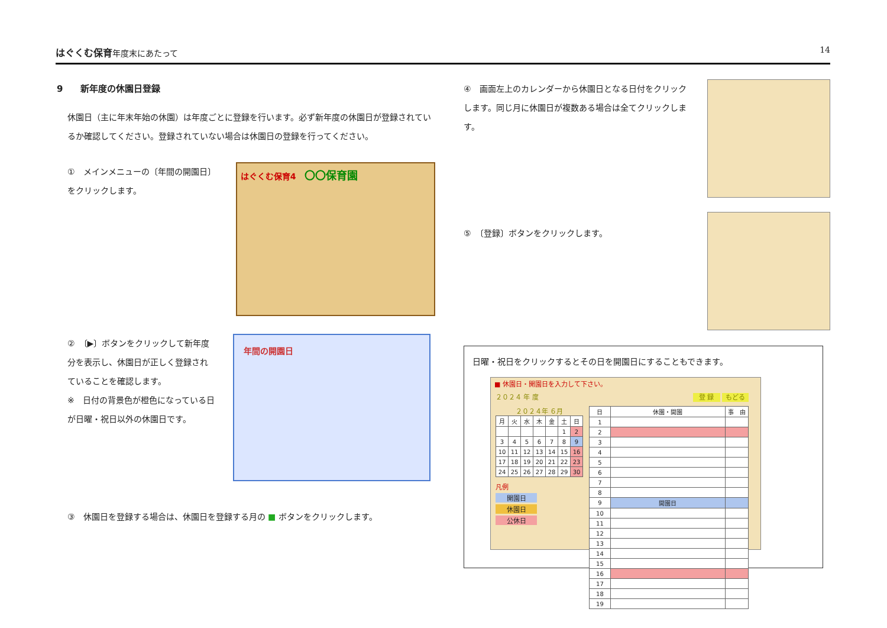はぐくむ保育年度末にあたって 14
9　　新年度の休園日登録
休園日（主に年末年始の休園）は年度ごとに登録を行います。必ず新年度の休園日が登録されているか確認してください。登録されていない場合は休園日の登録を行ってください。
①　メインメニューの〔年間の開園日〕をクリックします。
はぐくむ保育4　〇〇保育園
②　〔▶〕ボタンをクリックして新年度分を表示し、休園日が正しく登録されていることを確認します。
※　日付の背景色が橙色になっている日が日曜・祝日以外の休園日です。
年間の開園日
③　休園日を登録する場合は、休園日を登録する月の ■ ボタンをクリックします。
④　画面左上のカレンダーから休園日となる日付をクリックします。同じ月に休園日が複数ある場合は全てクリックします。
⑤　〔登録〕ボタンをクリックします。
日曜・祝日をクリックするとその日を開園日にすることもできます。
■ 休園日・開園日を入力して下さい。
２０２４ 年 度　登 録 もどる
２０２４年 ６月
| 月 | 火 | 水 | 木 | 金 | 土 | 日 |
| | | | | | 1 | 2 |
| 3 | 4 | 5 | 6 | 7 | 8 | 9 |
| 10 | 11 | 12 | 13 | 14 | 15 | 16 |
| 17 | 18 | 19 | 20 | 21 | 22 | 23 |
| 24 | 25 | 26 | 27 | 28 | 29 | 30 |
凡例
開園日
休園日
公休日
| 日 | 休園・開園 | 事 由 |
| 1 | | |
| 2 | | |
| 3 | | |
| 4 | | |
| 5 | | |
| 6 | | |
| 7 | | |
| 8 | | |
| 9 | 開園日 | |
| 10 | | |
| 11 | | |
| 12 | | |
| 13 | | |
| 14 | | |
| 15 | | |
| 16 | | |
| 17 | | |
| 18 | | |
| 19 | | |